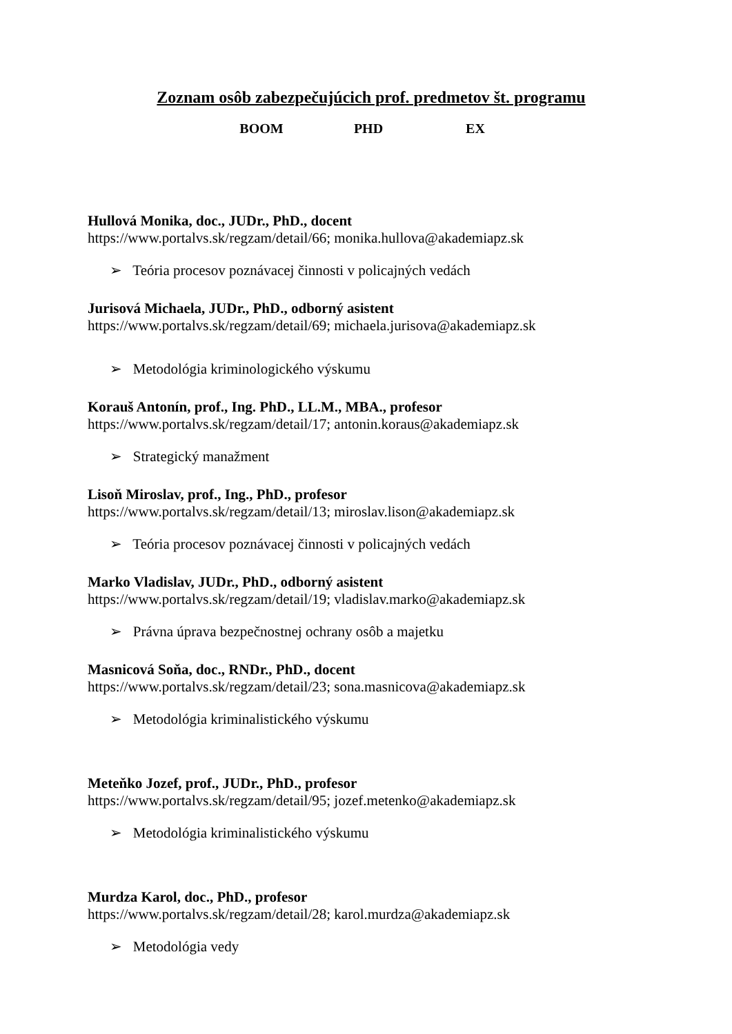Zoznam osôb zabezpečujúcich prof. predmetov št. programu
BOOM PHD EX
Hullová Monika, doc., JUDr., PhD., docent
https://www.portalvs.sk/regzam/detail/66; monika.hullova@akademiapz.sk
➢ Teória procesov poznávacej činnosti v policajných vedách
Jurisová Michaela, JUDr., PhD., odborný asistent
https://www.portalvs.sk/regzam/detail/69; michaela.jurisova@akademiapz.sk
➢ Metodológia kriminologického výskumu
Korauš Antonín, prof., Ing. PhD., LL.M., MBA., profesor
https://www.portalvs.sk/regzam/detail/17; antonin.koraus@akademiapz.sk
➢ Strategický manažment
Lisoň Miroslav, prof., Ing., PhD., profesor
https://www.portalvs.sk/regzam/detail/13; miroslav.lison@akademiapz.sk
➢ Teória procesov poznávacej činnosti v policajných vedách
Marko Vladislav, JUDr., PhD., odborný asistent
https://www.portalvs.sk/regzam/detail/19; vladislav.marko@akademiapz.sk
➢ Právna úprava bezpečnostnej ochrany osôb a majetku
Masnicová Soňa, doc., RNDr., PhD., docent
https://www.portalvs.sk/regzam/detail/23; sona.masnicova@akademiapz.sk
➢ Metodológia kriminalistického výskumu
Meteňko Jozef, prof., JUDr., PhD., profesor
https://www.portalvs.sk/regzam/detail/95; jozef.metenko@akademiapz.sk
➢ Metodológia kriminalistického výskumu
Murdza Karol, doc., PhD., profesor
https://www.portalvs.sk/regzam/detail/28; karol.murdza@akademiapz.sk
➢ Metodológia vedy